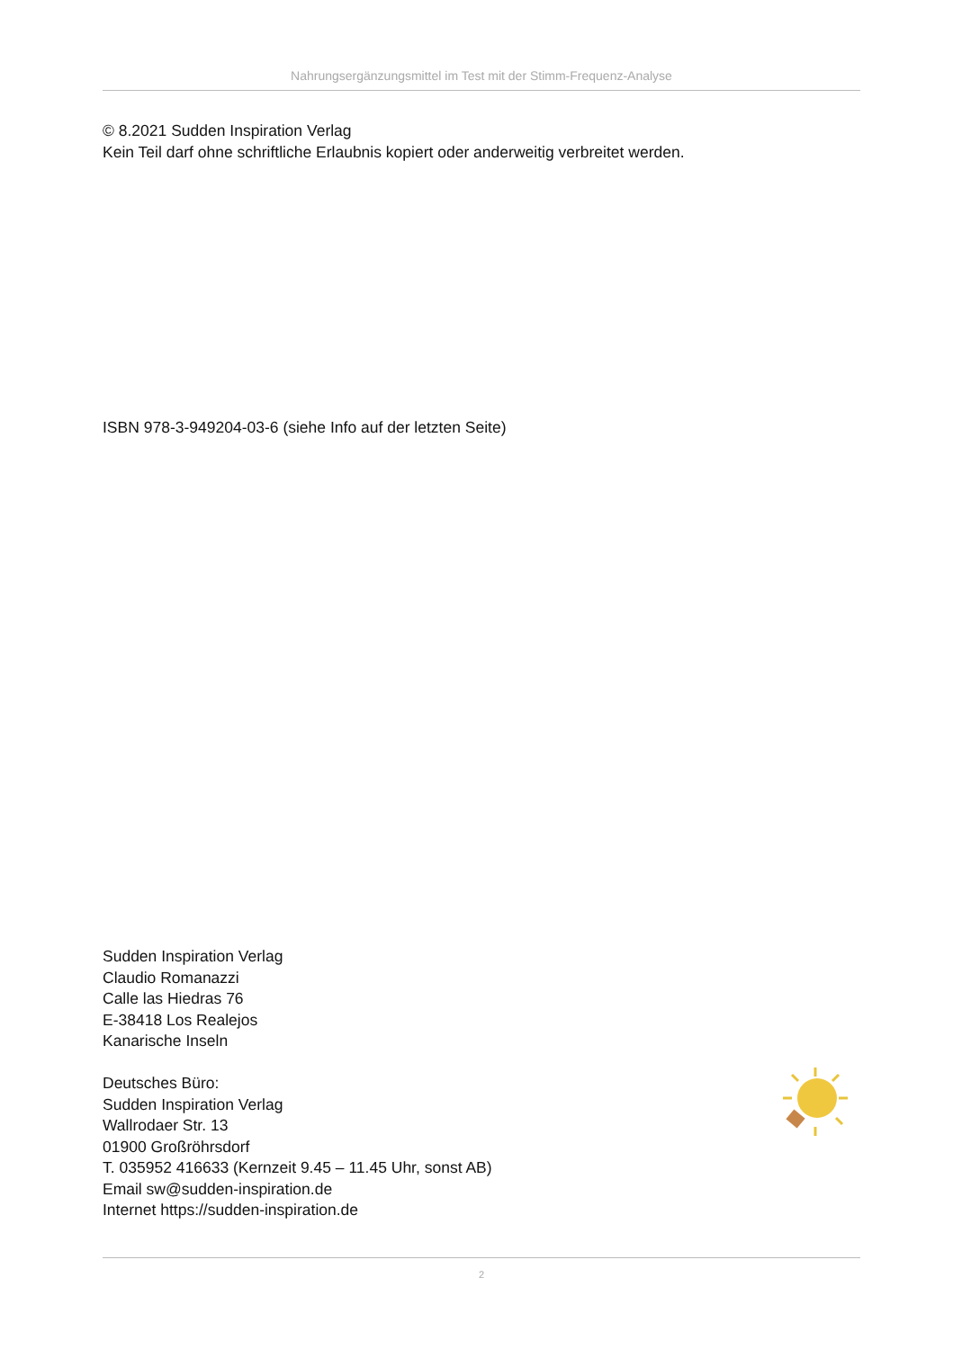Nahrungsergänzungsmittel im Test mit der Stimm-Frequenz-Analyse
© 8.2021 Sudden Inspiration Verlag
Kein Teil darf ohne schriftliche Erlaubnis kopiert oder anderweitig verbreitet werden.
ISBN 978-3-949204-03-6 (siehe Info auf der letzten Seite)
Sudden Inspiration Verlag
Claudio Romanazzi
Calle las Hiedras 76
E-38418 Los Realejos
Kanarische Inseln
Deutsches Büro:
Sudden Inspiration Verlag
Wallrodaer Str. 13
01900 Großröhrsdorf
T. 035952 416633 (Kernzeit 9.45 – 11.45 Uhr, sonst AB)
Email sw@sudden-inspiration.de
Internet https://sudden-inspiration.de
2